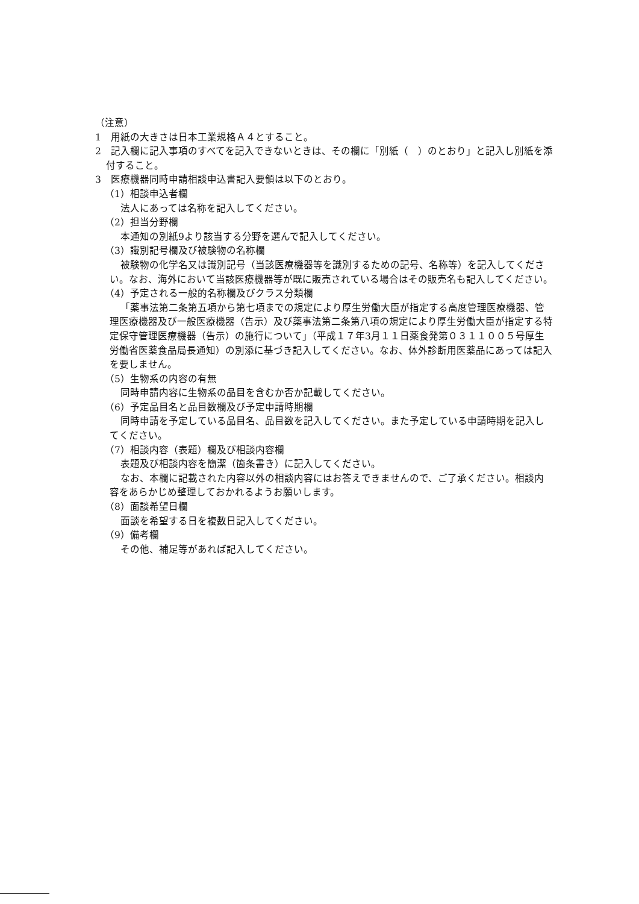（注意）
1　用紙の大きさは日本工業規格Ａ４とすること。
2　記入欄に記入事項のすべてを記入できないときは、その欄に「別紙（　）のとおり」と記入し別紙を添付すること。
3　医療機器同時申請相談申込書記入要領は以下のとおり。
（1）相談申込者欄
法人にあっては名称を記入してください。
（2）担当分野欄
本通知の別紙9より該当する分野を選んで記入してください。
（3）識別記号欄及び被験物の名称欄
被験物の化学名又は識別記号（当該医療機器等を識別するための記号、名称等）を記入してください。なお、海外において当該医療機器等が既に販売されている場合はその販売名も記入してください。
（4）予定される一般的名称欄及びクラス分類欄
「薬事法第二条第五項から第七項までの規定により厚生労働大臣が指定する高度管理医療機器、管理医療機器及び一般医療機器（告示）及び薬事法第二条第八項の規定により厚生労働大臣が指定する特定保守管理医療機器（告示）の施行について」（平成１７年3月１１日薬食発第０３１１００５号厚生労働省医薬食品局長通知）の別添に基づき記入してください。なお、体外診断用医薬品にあっては記入を要しません。
（5）生物系の内容の有無
同時申請内容に生物系の品目を含むか否か記載してください。
（6）予定品目名と品目数欄及び予定申請時期欄
同時申請を予定している品目名、品目数を記入してください。また予定している申請時期を記入してください。
（7）相談内容（表題）欄及び相談内容欄
表題及び相談内容を簡潔（箇条書き）に記入してください。
なお、本欄に記載された内容以外の相談内容にはお答えできませんので、ご了承ください。相談内容をあらかじめ整理しておかれるようお願いします。
（8）面談希望日欄
面談を希望する日を複数日記入してください。
（9）備考欄
その他、補足等があれば記入してください。